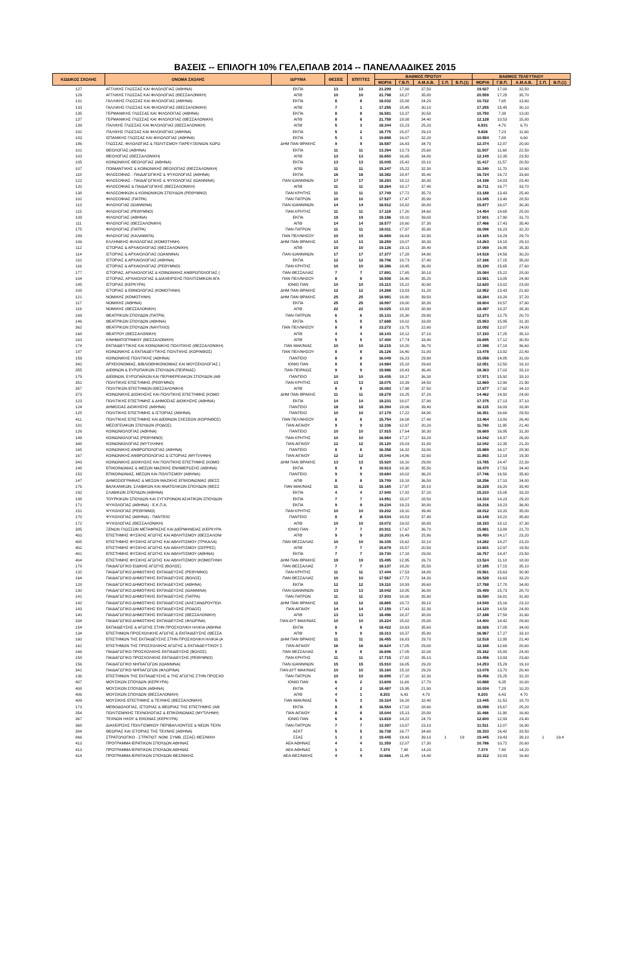ΒΑΣΕΙΣ -- ΕΠΙΛΟΓΗ 10% ΓΕΛ,ΕΠΑΛΒ 2014 -- ΠΑΝΕΛΛΑΔΙΚΕΣ 2015
| ΚΩΔΙΚΟΣ ΣΧΟΛΗΣ | ΟΝΟΜΑ ΣΧΟΛΗΣ | ΙΔΡΥΜΑ | ΘΕΣΕΙΣ | ΕΠΙΤ/ΤΕΣ | ΒΑΘΜΟΣ ΠΡΩΤΟΥ | | | | | ΒΑΘΜΟΣ ΤΕΛΕΥΤΑΙΟΥ | | | | |
| --- | --- | --- | --- | --- | --- | --- | --- | --- | --- | --- | --- | --- | --- | --- |
| | | | | | ΜΟΡΙΑ | Γ.Β.Π. | Α.Μ.Α.Β. | Σ.Π. | Β.Π.(1) | ΜΟΡΙΑ | Γ.Β.Π. | Α.Μ.Α.Β. | Σ.Π. | Β.Π.(1) |
| 127 | ΑΓΓΛΙΚΗΣ ΓΛΩΣΣΑΣ ΚΑΙ ΦΙΛΟΛΟΓΙΑΣ (ΑΘΗΝΑ) | ΕΚΠΑ | 13 | 13 | 21.299 | 17,88 | 37,50 | | | 19.927 | 17,00 | 32,50 | | |
| 129 | ΑΓΓΛΙΚΗΣ ΓΛΩΣΣΑΣ ΚΑΙ ΦΙΛΟΛΟΓΙΑΣ (ΘΕΣΣΑΛΟΝΙΚΗ) | ΑΠΘ | 10 | 10 | 21.798 | 18,27 | 35,80 | | | 20.559 | 17,25 | 35,70 | | |
| 131 | ΓΑΛΛΙΚΗΣ ΓΛΩΣΣΑΣ ΚΑΙ ΦΙΛΟΛΟΓΙΑΣ (ΑΘΗΝΑ) | ΕΚΠΑ | 8 | 8 | 18.032 | 15,88 | 24,20 | | | 10.722 | 7,65 | 13,60 | | |
| 133 | ΓΑΛΛΙΚΗΣ ΓΛΩΣΣΑΣ ΚΑΙ ΦΙΛΟΛΟΓΙΑΣ (ΘΕΣΣΑΛΟΝΙΚΗ) | ΑΠΘ | 7 | 1 | 17.255 | 15,45 | 30,10 | | | 17.255 | 15,45 | 30,10 | | |
| 135 | ΓΕΡΜΑΝΙΚΗΣ ΓΛΩΣΣΑΣ ΚΑΙ ΦΙΛΟΛΟΓΙΑΣ (ΑΘΗΝΑ) | ΕΚΠΑ | 8 | 8 | 16.581 | 13,37 | 20,50 | | | 10.750 | 7,38 | 13,00 | | |
| 137 | ΓΕΡΜΑΝΙΚΗΣ ΓΛΩΣΣΑΣ ΚΑΙ ΦΙΛΟΛΟΓΙΑΣ (ΘΕΣΣΑΛΟΝΙΚΗ) | ΑΠΘ | 8 | 8 | 21.758 | 18,08 | 34,40 | | | 12.128 | 10,53 | 15,80 | | |
| 139 | ΙΤΑΛΙΚΗΣ ΓΛΩΣΣΑΣ ΚΑΙ ΦΙΛΟΛΟΓΙΑΣ (ΘΕΣΣΑΛΟΝΙΚΗ) | ΑΠΘ | 5 | 3 | 18.344 | 15,23 | 25,20 | | | 6.831 | 4,70 | 6,70 | | |
| 182 | ΙΤΑΛΙΚΗΣ ΓΛΩΣΣΑΣ ΚΑΙ ΦΙΛΟΛΟΓΙΑΣ (ΑΘΗΝΑ) | ΕΚΠΑ | 5 | 2 | 18.775 | 15,87 | 29,10 | | | 9.826 | 7,23 | 11,60 | | |
| 183 | ΙΣΠΑΝΙΚΗΣ ΓΛΩΣΣΑΣ ΚΑΙ ΦΙΛΟΛΟΓΙΑΣ (ΑΘΗΝΑ) | ΕΚΠΑ | 5 | 3 | 19.898 | 16,07 | 32,20 | | | 10.554 | 7,88 | 6,60 | | |
| 186 | ΓΛΩΣΣΑΣ, ΦΙΛΟΛΟΓΙΑΣ & ΠΟΛΙΤΙΣΜΟΥ ΠΑΡΕΥΞΕΙΝΙΩΝ ΧΩΡΩ | ΔΗΜ ΠΑΝ ΘΡΑΚΗΣ | 9 | 9 | 16.587 | 16,43 | 34,70 | | | 12.374 | 12,87 | 20,00 | | |
| 101 | ΘΕΟΛΟΓΙΑΣ (ΑΘΗΝΑ) | ΕΚΠΑ | 11 | 11 | 13.394 | 13,73 | 25,60 | | | 11.507 | 11,68 | 22,50 | | |
| 103 | ΘΕΟΛΟΓΙΑΣ (ΘΕΣΣΑΛΟΝΙΚΗ) | ΑΠΘ | 13 | 13 | 16.650 | 16,65 | 34,80 | | | 12.149 | 12,35 | 23,50 | | |
| 105 | ΚΟΙΝΩΝΙΚΗΣ ΘΕΟΛΟΓΙΑΣ (ΑΘΗΝΑ) | ΕΚΠΑ | 13 | 13 | 15.005 | 15,42 | 28,10 | | | 11.417 | 11,57 | 20,50 | | |
| 107 | ΠΟΙΜΑΝΤΙΚΗΣ & ΚΟΙΝΩΝΙΚΗΣ ΘΕΟΛΟΓΙΑΣ (ΘΕΣΣΑΛΟΝΙΚΗ) | ΑΠΘ | 11 | 11 | 15.247 | 15,22 | 32,30 | | | 11.340 | 11,70 | 18,60 | | |
| 118 | ΦΙΛΟΣΟΦΙΑΣ - ΠΑΙΔΑΓΩΓΙΚΗΣ & ΨΥΧΟΛΟΓΙΑΣ (ΑΘΗΝΑ) | ΕΚΠΑ | 16 | 16 | 18.382 | 18,47 | 35,40 | | | 16.724 | 16,72 | 33,60 | | |
| 122 | ΦΙΛΟΣΟΦΙΑΣ - ΠΑΙΔΑΓΩΓΙΚΗΣ & ΨΥΧΟΛΟΓΙΑΣ (ΙΩΑΝΝΙΝΑ) | ΠΑΝ ΙΩΑΝΝΙΝΩΝ | 17 | 17 | 18.293 | 18,12 | 38,30 | | | 14.198 | 14,83 | 23,40 | | |
| 120 | ΦΙΛΟΣΟΦΙΑΣ & ΠΑΙΔΑΓΩΓΙΚΗΣ (ΘΕΣΣΑΛΟΝΙΚΗ) | ΑΠΘ | 11 | 11 | 18.264 | 18,17 | 37,40 | | | 16.711 | 16,77 | 33,70 | | |
| 138 | ΦΙΛΟΣΟΦΙΚΩΝ & ΚΟΙΝΩΝΙΚΩΝ ΣΠΟΥΔΩΝ (ΡΕΘΥΜΝΟ) | ΠΑΝ ΚΡΗΤΗΣ | 11 | 11 | 17.749 | 17,72 | 35,70 | | | 13.188 | 13,43 | 25,40 | | |
| 102 | ΦΙΛΟΣΟΦΙΑΣ (ΠΑΤΡΑ) | ΠΑΝ ΠΑΤΡΩΝ | 10 | 10 | 17.527 | 17,47 | 35,90 | | | 13.345 | 13,40 | 28,50 | | |
| 113 | ΦΙΛΟΛΟΓΙΑΣ (ΙΩΑΝΝΙΝΑ) | ΠΑΝ ΙΩΑΝΝΙΝΩΝ | 14 | 14 | 18.912 | 18,82 | 38,80 | | | 15.877 | 16,07 | 30,30 | | |
| 115 | ΦΙΛΟΛΟΓΙΑΣ (ΡΕΘΥΜΝΟ) | ΠΑΝ ΚΡΗΤΗΣ | 11 | 11 | 17.118 | 17,20 | 34,60 | | | 14.454 | 14,65 | 25,00 | | |
| 109 | ΦΙΛΟΛΟΓΙΑΣ (ΑΘΗΝΑ) | ΕΚΠΑ | 19 | 19 | 19.186 | 19,10 | 39,00 | | | 17.601 | 17,90 | 31,70 | | |
| 111 | ΦΙΛΟΛΟΓΙΑΣ (ΘΕΣΣΑΛΟΝΙΚΗ) | ΑΠΘ | 14 | 14 | 18.577 | 18,60 | 37,30 | | | 17.466 | 17,43 | 35,40 | | |
| 175 | ΦΙΛΟΛΟΓΙΑΣ (ΠΑΤΡΑ) | ΠΑΝ ΠΑΤΡΩΝ | 11 | 11 | 18.011 | 17,97 | 35,90 | | | 16.096 | 16,23 | 32,20 | | |
| 189 | ΦΙΛΟΛΟΓΙΑΣ (ΚΑΛΑΜΑΤΑ) | ΠΑΝ ΠΕΛ/ΝΗΣΟΥ | 10 | 10 | 16.669 | 16,63 | 32,90 | | | 14.165 | 14,29 | 29,70 | | |
| 106 | ΕΛΛΗΝΙΚΗΣ ΦΙΛΟΛΟΓΙΑΣ (ΚΟΜΟΤΗΝΗ) | ΔΗΜ ΠΑΝ ΘΡΑΚΗΣ | 13 | 13 | 18.259 | 18,07 | 38,30 | | | 14.263 | 14,18 | 29,10 | | |
| 112 | ΙΣΤΟΡΙΑΣ & ΑΡΧΑΙΟΛΟΓΙΑΣ (ΘΕΣΣΑΛΟΝΙΚΗ) | ΑΠΘ | 10 | 10 | 19.126 | 19,13 | 38,40 | | | 17.069 | 16,95 | 35,30 | | |
| 114 | ΙΣΤΟΡΙΑΣ & ΑΡΧΑΙΟΛΟΓΙΑΣ (ΙΩΑΝΝΙΝΑ) | ΠΑΝ ΙΩΑΝΝΙΝΩΝ | 17 | 17 | 17.377 | 17,28 | 34,90 | | | 14.518 | 14,56 | 30,20 | | |
| 110 | ΙΣΤΟΡΙΑΣ & ΑΡΧΑΙΟΛΟΓΙΑΣ (ΑΘΗΝΑ) | ΕΚΠΑ | 12 | 12 | 18.706 | 18,73 | 37,40 | | | 17.166 | 17,15 | 35,00 | | |
| 116 | ΙΣΤΟΡΙΑΣ & ΑΡΧΑΙΟΛΟΓΙΑΣ (ΡΕΘΥΜΝΟ) | ΠΑΝ ΚΡΗΤΗΣ | 10 | 10 | 18.386 | 18,45 | 36,80 | | | 15.190 | 15,65 | 27,60 | | |
| 177 | ΙΣΤΟΡΙΑΣ, ΑΡΧΑΙΟΛΟΓΙΑΣ & ΚΟΙΝΩΝΙΚΗΣ ΑΝΘΡΩΠΟΛΟΓΙΑΣ ( | ΠΑΝ ΘΕΣΣΑΛΙΑΣ | 7 | 7 | 17.891 | 17,65 | 38,10 | | | 15.084 | 15,22 | 28,00 | | |
| 104 | ΙΣΤΟΡΙΑΣ, ΑΡΧΑΙΟΛΟΓΙΑΣ & ΔΙΑΧΕΙΡΙΣΗΣ ΠΟΛΙΤΙΣΜΙΚΩΝ ΑΓΑ | ΠΑΝ ΠΕΛ/ΝΗΣΟΥ | 8 | 8 | 16.508 | 16,40 | 35,20 | | | 13.561 | 13,85 | 24,90 | | |
| 145 | ΙΣΤΟΡΙΑΣ (ΚΕΡΚΥΡΑ) | ΙΟΝΙΟ ΠΑΝ | 10 | 10 | 15.113 | 15,22 | 30,90 | | | 12.620 | 13,02 | 23,00 | | |
| 108 | ΙΣΤΟΡΙΑΣ & ΕΘΝΟΛΟΓΙΑΣ (ΚΟΜΟΤΗΝΗ) | ΔΗΜ ΠΑΝ ΘΡΑΚΗΣ | 12 | 12 | 14.268 | 13,83 | 31,20 | | | 12.952 | 13,43 | 21,60 | | |
| 121 | ΝΟΜΙΚΗΣ (ΚΟΜΟΤΗΝΗ) | ΔΗΜ ΠΑΝ ΘΡΑΚΗΣ | 25 | 25 | 18.981 | 18,80 | 39,50 | | | 18.284 | 18,28 | 37,20 | | |
| 117 | ΝΟΜΙΚΗΣ (ΑΘΗΝΑ) | ΕΚΠΑ | 25 | 25 | 18.997 | 19,00 | 38,30 | | | 18.604 | 18,57 | 37,60 | | |
| 119 | ΝΟΜΙΚΗΣ (ΘΕΣΣΑΛΟΝΙΚΗ) | ΑΠΘ | 22 | 22 | 19.025 | 18,93 | 38,90 | | | 18.487 | 18,37 | 38,30 | | |
| 169 | ΘΕΑΤΡΙΚΩΝ ΣΠΟΥΔΩΝ (ΠΑΤΡΑ) | ΠΑΝ ΠΑΤΡΩΝ | 6 | 6 | 15.131 | 15,30 | 29,90 | | | 12.273 | 12,75 | 20,70 | | |
| 146 | ΘΕΑΤΡΙΚΩΝ ΣΠΟΥΔΩΝ (ΑΘΗΝΑ) | ΕΚΠΑ | 5 | 5 | 17.688 | 18,02 | 33,80 | | | 15.953 | 15,95 | 31,30 | | |
| 362 | ΘΕΑΤΡΙΚΩΝ ΣΠΟΥΔΩΝ (ΝΑΥΠΛΙΟ) | ΠΑΝ ΠΕΛ/ΝΗΣΟΥ | 8 | 8 | 13.272 | 13,75 | 22,60 | | | 12.092 | 12,07 | 24,00 | | |
| 168 | ΘΕΑΤΡΟΥ (ΘΕΣΣΑΛΟΝΙΚΗ) | ΑΠΘ | 4 | 4 | 18.143 | 18,12 | 37,10 | | | 17.193 | 17,25 | 35,10 | | |
| 163 | ΚΙΝΗΜΑΤΟΓΡΑΦΟΥ (ΘΕΣΣΑΛΟΝΙΚΗ) | ΑΠΘ | 5 | 5 | 17.400 | 17,74 | 33,40 | | | 16.695 | 17,12 | 30,50 | | |
| 174 | ΕΚΠΑΙΔΕΥΤΙΚΗΣ ΚΑΙ ΚΟΙΝΩΝΙΚΗΣ ΠΟΛΙΤΙΚΗΣ (ΘΕΣΣΑΛΟΝΙΚΗ) | ΠΑΝ ΜΑΚ/ΝΙΑΣ | 10 | 10 | 18.215 | 18,20 | 36,70 | | | 17.398 | 17,18 | 36,60 | | |
| 187 | ΚΟΙΝΩΝΙΚΗΣ & ΕΚΠΑΙΔΕΥΤΙΚΗΣ ΠΟΛΙΤΙΚΗΣ (ΚΟΡΙΝΘΟΣ) | ΠΑΝ ΠΕΛ/ΝΗΣΟΥ | 8 | 8 | 16.126 | 16,40 | 31,80 | | | 13.478 | 13,92 | 22,40 | | |
| 159 | ΚΟΙΝΩΝΙΚΗΣ ΠΟΛΙΤΙΚΗΣ (ΑΘΗΝΑ) | ΠΑΝΤΕΙΟ | 8 | 8 | 16.049 | 16,23 | 29,90 | | | 15.058 | 14,85 | 31,00 | | |
| 342 | ΑΡΧΕΙΟΝΟΜΙΑΣ, ΒΙΒΛΙΟΘΗΚΟΝΟΜΙΑΣ ΚΑΙ ΜΟΥΣΕΙΟΛΟΓΙΑΣ ( | ΙΟΝΙΟ ΠΑΝ | 8 | 8 | 14.984 | 15,18 | 29,60 | | | 12.051 | 12,50 | 19,10 | | |
| 355 | ΔΙΕΘΝΩΝ & ΕΥΡΩΠΑΪΚΩΝ ΣΠΟΥΔΩΝ (ΠΕΙΡΑΙΑΣ) | ΠΑΝ ΠΕΙΡΑΙΩΣ | 9 | 9 | 19.986 | 18,43 | 36,40 | | | 18.363 | 17,02 | 33,10 | | |
| 179 | ΔΙΕΘΝΩΝ, ΕΥΡΩΠΑΪΚΩΝ ΚΑΙ ΠΕΡΙΦΕΡΕΙΑΚΩΝ ΣΠΟΥΔΩΝ (ΑΘ | ΠΑΝΤΕΙΟ | 10 | 10 | 19.435 | 18,17 | 36,30 | | | 17.571 | 15,92 | 33,10 | | |
| 351 | ΠΟΛΙΤΙΚΗΣ ΕΠΙΣΤΗΜΗΣ (ΡΕΘΥΜΝΟ) | ΠΑΝ ΚΡΗΤΗΣ | 13 | 13 | 18.075 | 18,39 | 34,50 | | | 12.669 | 12,90 | 21,90 | | |
| 357 | ΠΟΛΙΤΙΚΩΝ ΕΠΙΣΤΗΜΩΝ (ΘΕΣΣΑΛΟΝΙΚΗ) | ΑΠΘ | 8 | 8 | 18.083 | 17,98 | 37,50 | | | 17.677 | 17,92 | 34,10 | | |
| 373 | ΚΟΙΝΩΝΙΚΗΣ ΔΙΟΙΚΗΣΗΣ ΚΑΙ ΠΟΛΙΤΙΚΗΣ ΕΠΙΣΤΗΜΗΣ (ΚΟΜΟ | ΔΗΜ ΠΑΝ ΘΡΑΚΗΣ | 11 | 11 | 18.278 | 18,25 | 37,20 | | | 14.462 | 14,92 | 24,00 | | |
| 123 | ΠΟΛΙΤΙΚΗΣ ΕΠΙΣΤΗΜΗΣ & ΔΗΜΟΣΙΑΣ ΔΙΟΙΚΗΣΗΣ (ΑΘΗΝΑ) | ΕΚΠΑ | 14 | 14 | 18.231 | 18,07 | 37,90 | | | 17.375 | 17,13 | 37,10 | | |
| 124 | ΔΗΜΟΣΙΑΣ ΔΙΟΙΚΗΣΗΣ (ΑΘΗΝΑ) | ΠΑΝΤΕΙΟ | 18 | 18 | 18.394 | 18,06 | 39,40 | | | 16.115 | 16,00 | 33,90 | | |
| 125 | ΠΟΛΙΤΙΚΗΣ ΕΠΙΣΤΗΜΗΣ & ΙΣΤΟΡΙΑΣ (ΑΘΗΝΑ) | ΠΑΝΤΕΙΟ | 10 | 10 | 17.179 | 17,22 | 34,90 | | | 16.351 | 16,68 | 29,50 | | |
| 411 | ΠΟΛΙΤΙΚΗΣ ΕΠΙΣΤΗΜΗΣ ΚΑΙ ΔΙΕΘΝΩΝ ΣΧΕΣΕΩΝ (ΚΟΡΙΝΘΟΣ) | ΠΑΝ ΠΕΛ/ΝΗΣΟΥ | 8 | 8 | 15.754 | 16,08 | 27,40 | | | 13.464 | 13,80 | 26,40 | | |
| 181 | ΜΕΣΟΓΕΙΑΚΩΝ ΣΠΟΥΔΩΝ (ΡΟΔΟΣ) | ΠΑΝ ΑΙΓΑΙΟΥ | 9 | 9 | 12.336 | 12,97 | 20,20 | | | 11.760 | 11,95 | 21,40 | | |
| 126 | ΚΟΙΝΩΝΙΟΛΟΓΙΑΣ (ΑΘΗΝΑ) | ΠΑΝΤΕΙΟ | 10 | 10 | 17.915 | 17,64 | 38,30 | | | 16.669 | 16,95 | 31,30 | | |
| 149 | ΚΟΙΝΩΝΙΟΛΟΓΙΑΣ (ΡΕΘΥΜΝΟ) | ΠΑΝ ΚΡΗΤΗΣ | 10 | 10 | 16.984 | 17,17 | 33,20 | | | 14.042 | 14,37 | 26,00 | | |
| 348 | ΚΟΙΝΩΝΙΟΛΟΓΙΑΣ (ΜΥΤΙΛΗΝΗ) | ΠΑΝ ΑΙΓΑΙΟΥ | 12 | 12 | 15.120 | 15,03 | 31,80 | | | 12.042 | 12,35 | 21,20 | | |
| 165 | ΚΟΙΝΩΝΙΚΗΣ ΑΝΘΡΩΠΟΛΟΓΙΑΣ (ΑΘΗΝΑ) | ΠΑΝΤΕΙΟ | 8 | 8 | 16.358 | 16,32 | 33,80 | | | 15.889 | 16,17 | 28,90 | | |
| 167 | ΚΟΙΝΩΝΙΚΗΣ ΑΝΘΡΩΠΟΛΟΓΙΑΣ & ΙΣΤΟΡΙΑΣ (ΜΥΤΙΛΗΝΗ) | ΠΑΝ ΑΙΓΑΙΟΥ | 12 | 12 | 15.040 | 14,86 | 32,60 | | | 11.863 | 12,18 | 19,30 | | |
| 343 | ΚΟΙΝΩΝΙΚΗΣ ΔΙΟΙΚΗΣΗΣ ΚΑΙ ΠΟΛΙΤΙΚΗΣ ΕΠΙΣΤΗΜΗΣ (ΚΟΜΟ | ΔΗΜ ΠΑΝ ΘΡΑΚΗΣ | 13 | 13 | 15.920 | 16,10 | 29,80 | | | 13.785 | 14,47 | 22,30 | | |
| 148 | ΕΠΙΚΟΙΝΩΝΙΑΣ & ΜΕΣΩΝ ΜΑΖΙΚΗΣ ΕΝΗΜΕΡΩΣΗΣ (ΑΘΗΝΑ) | ΕΚΠΑ | 8 | 8 | 19.913 | 18,30 | 35,50 | | | 18.470 | 17,53 | 34,40 | | |
| 153 | ΕΠΙΚΟΙΝΩΝΙΑΣ, ΜΕΣΩΝ ΚΑΙ ΠΟΛΙΤΙΣΜΟΥ (ΑΘΗΝΑ) | ΠΑΝΤΕΙΟ | 9 | 9 | 19.684 | 18,02 | 36,20 | | | 17.746 | 16,50 | 35,60 | | |
| 147 | ΔΗΜΟΣΙΟΓΡΑΦΙΑΣ & ΜΕΣΩΝ ΜΑΖΙΚΗΣ ΕΠΙΚΟΙΝΩΝΙΑΣ (ΘΕΣΣ | ΑΠΘ | 8 | 8 | 19.709 | 18,18 | 36,50 | | | 18.256 | 17,10 | 34,80 | | |
| 176 | ΒΑΛΚΑΝΙΚΩΝ, ΣΛΑΒΙΚΩΝ ΚΑΙ ΑΝΑΤΟΛΙΚΩΝ ΣΠΟΥΔΩΝ (ΘΕΣΣ | ΠΑΝ ΜΑΚ/ΝΙΑΣ | 11 | 11 | 18.165 | 17,97 | 38,10 | | | 16.228 | 16,20 | 33,40 | | |
| 192 | ΣΛΑΒΙΚΩΝ ΣΠΟΥΔΩΝ (ΑΘΗΝΑ) | ΕΚΠΑ | 4 | 4 | 17.940 | 17,82 | 37,20 | | | 15.210 | 15,05 | 33,20 | | |
| 188 | ΤΟΥΡΚΙΚΩΝ ΣΠΟΥΔΩΝ ΚΑΙ ΣΥΓΧΡΟΝΩΝ ΑΣΙΑΤΙΚΩΝ ΣΠΟΥΔΩΝ | ΕΚΠΑ | 7 | 7 | 14.951 | 15,07 | 28,50 | | | 14.310 | 14,23 | 29,20 | | |
| 171 | ΨΥΧΟΛΟΓΙΑΣ (ΑΘΗΝΑ) - Ε.Κ.Π.Α. | ΕΚΠΑ | 9 | 9 | 19.234 | 19,23 | 38,80 | | | 18.216 | 18,23 | 36,80 | | |
| 151 | ΨΥΧΟΛΟΓΙΑΣ (ΡΕΘΥΜΝΟ) | ΠΑΝ ΚΡΗΤΗΣ | 10 | 10 | 19.202 | 19,10 | 39,40 | | | 18.012 | 18,20 | 35,00 | | |
| 170 | ΨΥΧΟΛΟΓΙΑΣ (ΑΘΗΝΑ) - ΠΑΝΤΕΙΟ | ΠΑΝΤΕΙΟ | 8 | 8 | 18.534 | 18,53 | 37,40 | | | 18.148 | 18,22 | 35,60 | | |
| 172 | ΨΥΧΟΛΟΓΙΑΣ (ΘΕΣΣΑΛΟΝΙΚΗ) | ΑΠΘ | 10 | 10 | 19.072 | 19,02 | 38,80 | | | 18.193 | 18,12 | 37,30 | | |
| 385 | ΞΕΝΩΝ ΓΛΩΣΣΩΝ ΜΕΤΑΦΡΑΣΗΣ ΚΑΙ ΔΙΕΡΜΗΝΕΙΑΣ (ΚΕΡΚΥΡΑ | ΙΟΝΙΟ ΠΑΝ | 7 | 7 | 20.911 | 17,67 | 36,70 | | | 15.881 | 13,88 | 21,70 | | |
| 403 | ΕΠΙΣΤΗΜΗΣ ΦΥΣΙΚΗΣ ΑΓΩΓΗΣ ΚΑΙ ΑΘΛΗΤΙΣΜΟΥ (ΘΕΣΣΑΛΟΝΙ | ΑΠΘ | 9 | 9 | 18.203 | 16,49 | 25,90 | | | 16.450 | 14,17 | 23,20 | | |
| 405 | ΕΠΙΣΤΗΜΗΣ ΦΥΣΙΚΗΣ ΑΓΩΓΗΣ ΚΑΙ ΑΘΛΗΤΙΣΜΟΥ (ΤΡΙΚΑΛΑ) | ΠΑΝ ΘΕΣΣΑΛΙΑΣ | 10 | 10 | 16.335 | 15,62 | 32,10 | | | 14.282 | 14,27 | 23,20 | | |
| 402 | ΕΠΙΣΤΗΜΗΣ ΦΥΣΙΚΗΣ ΑΓΩΓΗΣ ΚΑΙ ΑΘΛΗΤΙΣΜΟΥ (ΣΕΡΡΕΣ) | ΑΠΘ | 7 | 7 | 15.679 | 15,57 | 20,50 | | | 13.601 | 12,97 | 19,50 | | |
| 401 | ΕΠΙΣΤΗΜΗΣ ΦΥΣΙΚΗΣ ΑΓΩΓΗΣ ΚΑΙ ΑΘΛΗΤΙΣΜΟΥ (ΑΘΗΝΑ) | ΕΚΠΑ | 7 | 7 | 19.730 | 17,18 | 29,80 | | | 16.757 | 14,47 | 23,50 | | |
| 404 | ΕΠΙΣΤΗΜΗΣ ΦΥΣΙΚΗΣ ΑΓΩΓΗΣ ΚΑΙ ΑΘΛΗΤΙΣΜΟΥ (ΚΟΜΟΤΗΝΗ | ΔΗΜ ΠΑΝ ΘΡΑΚΗΣ | 19 | 19 | 15.495 | 12,95 | 26,70 | | | 13.524 | 11,18 | 18,00 | | |
| 178 | ΠΑΙΔΑΓΩΓΙΚΟ ΕΙΔΙΚΗΣ ΑΓΩΓΗΣ (ΒΟΛΟΣ) | ΠΑΝ ΘΕΣΣΑΛΙΑΣ | 7 | 7 | 18.137 | 18,20 | 35,50 | | | 17.185 | 17,15 | 35,10 | | |
| 132 | ΠΑΙΔΑΓΩΓΙΚΟ ΔΗΜΟΤΙΚΗΣ ΕΚΠΑΙΔΕΥΣΗΣ (ΡΕΘΥΜΝΟ) | ΠΑΝ ΚΡΗΤΗΣ | 11 | 11 | 17.444 | 17,53 | 34,80 | | | 15.561 | 15,63 | 30,90 | | |
| 164 | ΠΑΙΔΑΓΩΓΙΚΟ ΔΗΜΟΤΙΚΗΣ ΕΚΠΑΙΔΕΥΣΗΣ (ΒΟΛΟΣ) | ΠΑΝ ΘΕΣΣΑΛΙΑΣ | 10 | 10 | 17.567 | 17,72 | 34,30 | | | 16.528 | 16,63 | 33,20 | | |
| 128 | ΠΑΙΔΑΓΩΓΙΚΟ ΔΗΜΟΤΙΚΗΣ ΕΚΠΑΙΔΕΥΣΗΣ (ΑΘΗΝΑ) | ΕΚΠΑ | 12 | 12 | 19.110 | 18,93 | 39,60 | | | 17.788 | 17,78 | 34,80 | | |
| 130 | ΠΑΙΔΑΓΩΓΙΚΟ ΔΗΜΟΤΙΚΗΣ ΕΚΠΑΙΔΕΥΣΗΣ (ΙΩΑΝΝΙΝΑ) | ΠΑΝ ΙΩΑΝΝΙΝΩΝ | 13 | 13 | 18.042 | 18,05 | 36,80 | | | 15.499 | 15,73 | 28,70 | | |
| 141 | ΠΑΙΔΑΓΩΓΙΚΟ ΔΗΜΟΤΙΚΗΣ ΕΚΠΑΙΔΕΥΣΗΣ (ΠΑΤΡΑ) | ΠΑΝ ΠΑΤΡΩΝ | 11 | 11 | 17.933 | 18,00 | 35,90 | | | 16.590 | 16,81 | 31,60 | | |
| 142 | ΠΑΙΔΑΓΩΓΙΚΟ ΔΗΜΟΤΙΚΗΣ ΕΚΠΑΙΔΕΥΣΗΣ (ΑΛΕΞΑΝΔΡΟΥΠΟΛ | ΔΗΜ ΠΑΝ ΘΡΑΚΗΣ | 12 | 12 | 18.865 | 18,72 | 39,10 | | | 14.549 | 15,16 | 23,10 | | |
| 143 | ΠΑΙΔΑΓΩΓΙΚΟ ΔΗΜΟΤΙΚΗΣ ΕΚΠΑΙΔΕΥΣΗΣ (ΡΟΔΟΣ) | ΠΑΝ ΑΙΓΑΙΟΥ | 14 | 14 | 17.159 | 17,43 | 32,30 | | | 14.120 | 14,58 | 24,80 | | |
| 140 | ΠΑΙΔΑΓΩΓΙΚΟ ΔΗΜΟΤΙΚΗΣ ΕΚΠΑΙΔΕΥΣΗΣ (ΘΕΣΣΑΛΟΝΙΚΗ) | ΑΠΘ | 13 | 13 | 18.496 | 18,37 | 38,00 | | | 17.188 | 17,58 | 31,60 | | |
| 334 | ΠΑΙΔΑΓΩΓΙΚΟ ΔΗΜΟΤΙΚΗΣ ΕΚΠΑΙΔΕΥΣΗΣ (ΦΛΩΡΙΝΑ) | ΠΑΝ ΔΥΤ ΜΑΚ/ΝΙΑΣ | 10 | 10 | 15.224 | 15,82 | 25,80 | | | 14.400 | 14,42 | 29,60 | | |
| 154 | ΕΚΠΑΙΔΕΥΣΗΣ & ΑΓΩΓΗΣ ΣΤΗΝ ΠΡΟΣΧΟΛΙΚΗ ΗΛΙΚΙΑ (ΑΘΗΝΑ | ΕΚΠΑ | 8 | 8 | 18.422 | 18,63 | 35,60 | | | 16.926 | 17,05 | 34,00 | | |
| 134 | ΕΠΙΣΤΗΜΩΝ ΠΡΟΣΧΟΛΙΚΗΣ ΑΓΩΓΗΣ & ΕΚΠΑΙΔΕΥΣΗΣ (ΘΕΣΣΑ | ΑΠΘ | 9 | 9 | 18.313 | 18,37 | 35,90 | | | 16.967 | 17,27 | 33,10 | | |
| 160 | ΕΠΙΣΤΗΜΩΝ ΤΗΣ ΕΚΠΑΙΔΕΥΣΗΣ ΣΤΗΝ ΠΡΟΣΧΟΛΙΚΗ ΗΛΙΚΙΑ (Α | ΔΗΜ ΠΑΝ ΘΡΑΚΗΣ | 11 | 11 | 16.455 | 16,83 | 29,70 | | | 12.518 | 12,95 | 21,40 | | |
| 162 | ΕΠΙΣΤΗΜΩΝ ΤΗΣ ΠΡΟΣΧΟΛΙΚΗΣ ΑΓΩΓΗΣ & ΕΚΠΑΙΔΕΥΤΙΚΟΥ Σ | ΠΑΝ ΑΙΓΑΙΟΥ | 16 | 16 | 16.624 | 17,05 | 29,00 | | | 12.168 | 12,68 | 20,60 | | |
| 166 | ΠΑΙΔΑΓΩΓΙΚΟ ΠΡΟΣΧΟΛΙΚΗΣ ΕΚΠΑΙΔΕΥΣΗΣ (ΒΟΛΟΣ) | ΠΑΝ ΘΕΣΣΑΛΙΑΣ | 8 | 8 | 16.846 | 17,05 | 32,00 | | | 15.162 | 15,80 | 24,80 | | |
| 158 | ΠΑΙΔΑΓΩΓΙΚΟ ΠΡΟΣΧΟΛΙΚΗΣ ΕΚΠΑΙΔΕΥΣΗΣ (ΡΕΘΥΜΝΟ) | ΠΑΝ ΚΡΗΤΗΣ | 11 | 11 | 17.715 | 17,82 | 35,10 | | | 13.456 | 13,93 | 23,60 | | |
| 156 | ΠΑΙΔΑΓΩΓΙΚΟ ΝΗΠΙΑΓΩΓΩΝ (ΙΩΑΝΝΙΝΑ) | ΠΑΝ ΙΩΑΝΝΙΝΩΝ | 15 | 15 | 15.910 | 16,05 | 29,20 | | | 14.253 | 15,29 | 19,10 | | |
| 341 | ΠΑΙΔΑΓΩΓΙΚΟ ΝΗΠΙΑΓΩΓΩΝ (ΦΛΩΡΙΝΑ) | ΠΑΝ ΔΥΤ ΜΑΚ/ΝΙΑΣ | 10 | 10 | 15.160 | 15,18 | 29,20 | | | 13.078 | 13,70 | 20,40 | | |
| 136 | ΕΠΙΣΤΗΜΩΝ ΤΗΣ ΕΚΠΑΙΔΕΥΣΗΣ & ΤΗΣ ΑΓΩΓΗΣ ΣΤΗΝ ΠΡΟΣΧΟ | ΠΑΝ ΠΑΤΡΩΝ | 10 | 10 | 16.895 | 17,10 | 32,30 | | | 15.456 | 15,25 | 32,20 | | |
| 407 | ΜΟΥΣΙΚΩΝ ΣΠΟΥΔΩΝ (ΚΕΡΚΥΡΑ) | ΙΟΝΙΟ ΠΑΝ | 6 | 2 | 13.609 | 11,60 | 17,70 | | | 10.888 | 9,35 | 10,00 | | |
| 408 | ΜΟΥΣΙΚΩΝ ΣΠΟΥΔΩΝ (ΑΘΗΝΑ) | ΕΚΠΑ | 4 | 2 | 18.487 | 15,95 | 21,90 | | | 10.034 | 7,28 | 10,20 | | |
| 406 | ΜΟΥΣΙΚΩΝ ΣΠΟΥΔΩΝ (ΘΕΣΣΑΛΟΝΙΚΗ) | ΑΠΘ | 4 | 1 | 8.203 | 6,43 | 4,70 | | | 8.203 | 6,43 | 4,70 | | |
| 409 | ΜΟΥΣΙΚΗΣ ΕΠΙΣΤΗΜΗΣ & ΤΕΧΝΗΣ (ΘΕΣΣΑΛΟΝΙΚΗ) | ΠΑΝ ΜΑΚ/ΝΙΑΣ | 5 | 3 | 19.324 | 16,28 | 32,40 | | | 13.445 | 11,53 | 18,70 | | |
| 173 | ΜΕΘΟΔΟΛΟΓΙΑΣ, ΙΣΤΟΡΙΑΣ & ΘΕΩΡΙΑΣ ΤΗΣ ΕΠΙΣΤΗΜΗΣ (ΑΘ | ΕΚΠΑ | 8 | 8 | 16.554 | 17,02 | 28,60 | | | 15.098 | 15,67 | 25,20 | | |
| 354 | ΠΟΛΙΤΙΣΜΙΚΗΣ ΤΕΧΝΟΛΟΓΙΑΣ & ΕΠΙΚΟΙΝΩΝΙΑΣ (ΜΥΤΙΛΗΝΗ) | ΠΑΝ ΑΙΓΑΙΟΥ | 8 | 8 | 15.044 | 15,13 | 28,80 | | | 11.466 | 11,98 | 16,60 | | |
| 367 | ΤΕΧΝΩΝ ΗΧΟΥ & ΕΙΚΟΝΑΣ (ΚΕΡΚΥΡΑ) | ΙΟΝΙΟ ΠΑΝ | 6 | 6 | 13.819 | 14,22 | 24,70 | | | 12.600 | 12,93 | 23,40 | | |
| 368 | ΔΙΑΧΕΙΡΙΣΗΣ ΠΟΛΙΤΙΣΜΙΚΟΥ ΠΕΡΙΒΑΛΛΟΝΤΟΣ & ΝΕΩΝ ΤΕΧΝ | ΠΑΝ ΠΑΤΡΩΝ | 7 | 7 | 13.397 | 13,87 | 23,10 | | | 11.511 | 12,07 | 16,90 | | |
| 384 | ΘΕΩΡΙΑΣ ΚΑΙ ΙΣΤΟΡΙΑΣ ΤΗΣ ΤΕΧΝΗΣ (ΑΘΗΝΑ) | ΑΣΚΤ | 5 | 5 | 16.738 | 16,77 | 34,60 | | | 16.333 | 16,42 | 33,50 | | |
| 866 | ΣΤΡΑΤΟΛΟΓΙΚΟ - ΣΤΡΑΤΙΩΤ. ΝΟΜ. ΣΥΜΒ. (ΣΣΑΣ) ΘΕΣ/ΝΙΚΗ | ΣΣΑΣ | 1 | 1 | 19.445 | 19,43 | 39,10 | 1 | 19 | 19.445 | 19,43 | 39,10 | 1 | 19,4 |
| 413 | ΠΡΟΓΡΑΜΜΑ ΙΕΡΑΤΙΚΩΝ ΣΠΟΥΔΩΝ ΑΘΗΝΑΣ | ΑΕΑ ΑΘΗΝΑΣ | 4 | 4 | 11.359 | 12,07 | 17,30 | | | 10.786 | 10,72 | 20,60 | | |
| 413 | ΠΡΟΓΡΑΜΜΑ ΙΕΡΑΤΙΚΩΝ ΣΠΟΥΔΩΝ ΑΘΗΝΑΣ | ΑΕΑ ΑΘΗΝΑΣ | 1 | 1 | 7.374 | 7,48 | 14,20 | | | 7.374 | 7,48 | 14,20 | | |
| 414 | ΠΡΟΓΡΑΜΜΑ ΙΕΡΑΤΙΚΩΝ ΣΠΟΥΔΩΝ ΘΕΣ/ΝΙΚΗΣ | ΑΕΑ ΘΕΣ/ΝΙΚΗΣ | 4 | 4 | 10.666 | 11,45 | 14,40 | | | 10.312 | 10,83 | 16,60 | | |